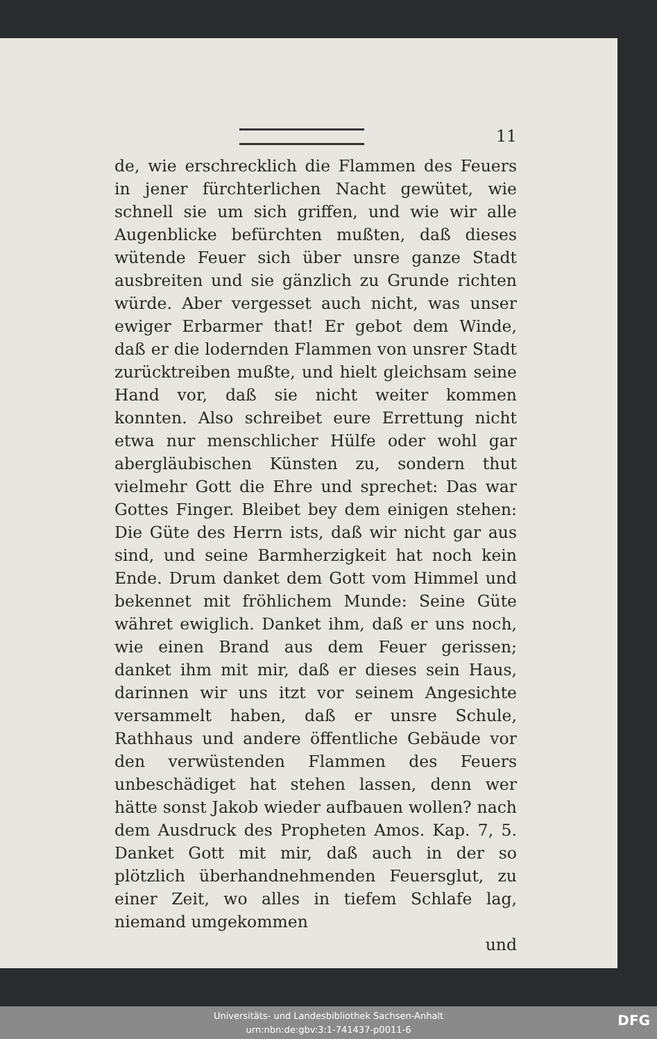11
de, wie erschrecklich die Flammen des Feuers in jener fürchterlichen Nacht gewütet, wie schnell sie um sich griffen, und wie wir alle Augenblicke befürchten mußten, daß dieses wütende Feuer sich über unsre ganze Stadt ausbreiten und sie gänzlich zu Grunde richten würde. Aber vergesset auch nicht, was unser ewiger Erbarmer that! Er gebot dem Winde, daß er die lodernden Flammen von unsrer Stadt zurücktreiben mußte, und hielt gleichsam seine Hand vor, daß sie nicht weiter kommen konnten. Also schreibet eure Errettung nicht etwa nur menschlicher Hülfe oder wohl gar abergläubischen Künsten zu, sondern thut vielmehr Gott die Ehre und sprechet: Das war Gottes Finger. Bleibet bey dem einigen stehen: Die Güte des Herrn ists, daß wir nicht gar aus sind, und seine Barmherzigkeit hat noch kein Ende. Drum danket dem Gott vom Himmel und bekennet mit fröhlichem Munde: Seine Güte währet ewiglich. Danket ihm, daß er uns noch, wie einen Brand aus dem Feuer gerissen; danket ihm mit mir, daß er dieses sein Haus, darinnen wir uns itzt vor seinem Angesichte versammelt haben, daß er unsre Schule, Rathhaus und andere öffentliche Gebäude vor den verwüstenden Flammen des Feuers unbeschädiget hat stehen lassen, denn wer hätte sonst Jakob wieder aufbauen wollen? nach dem Ausdruck des Propheten Amos. Kap. 7, 5. Danket Gott mit mir, daß auch in der so plötzlich überhandnehmenden Feuersglut, zu einer Zeit, wo alles in tiefem Schlafe lag, niemand umgekommen
und
Universitäts- und Landesbibliothek Sachsen-Anhalt
urn:nbn:de:gbv:3:1-741437-p0011-6
DFG